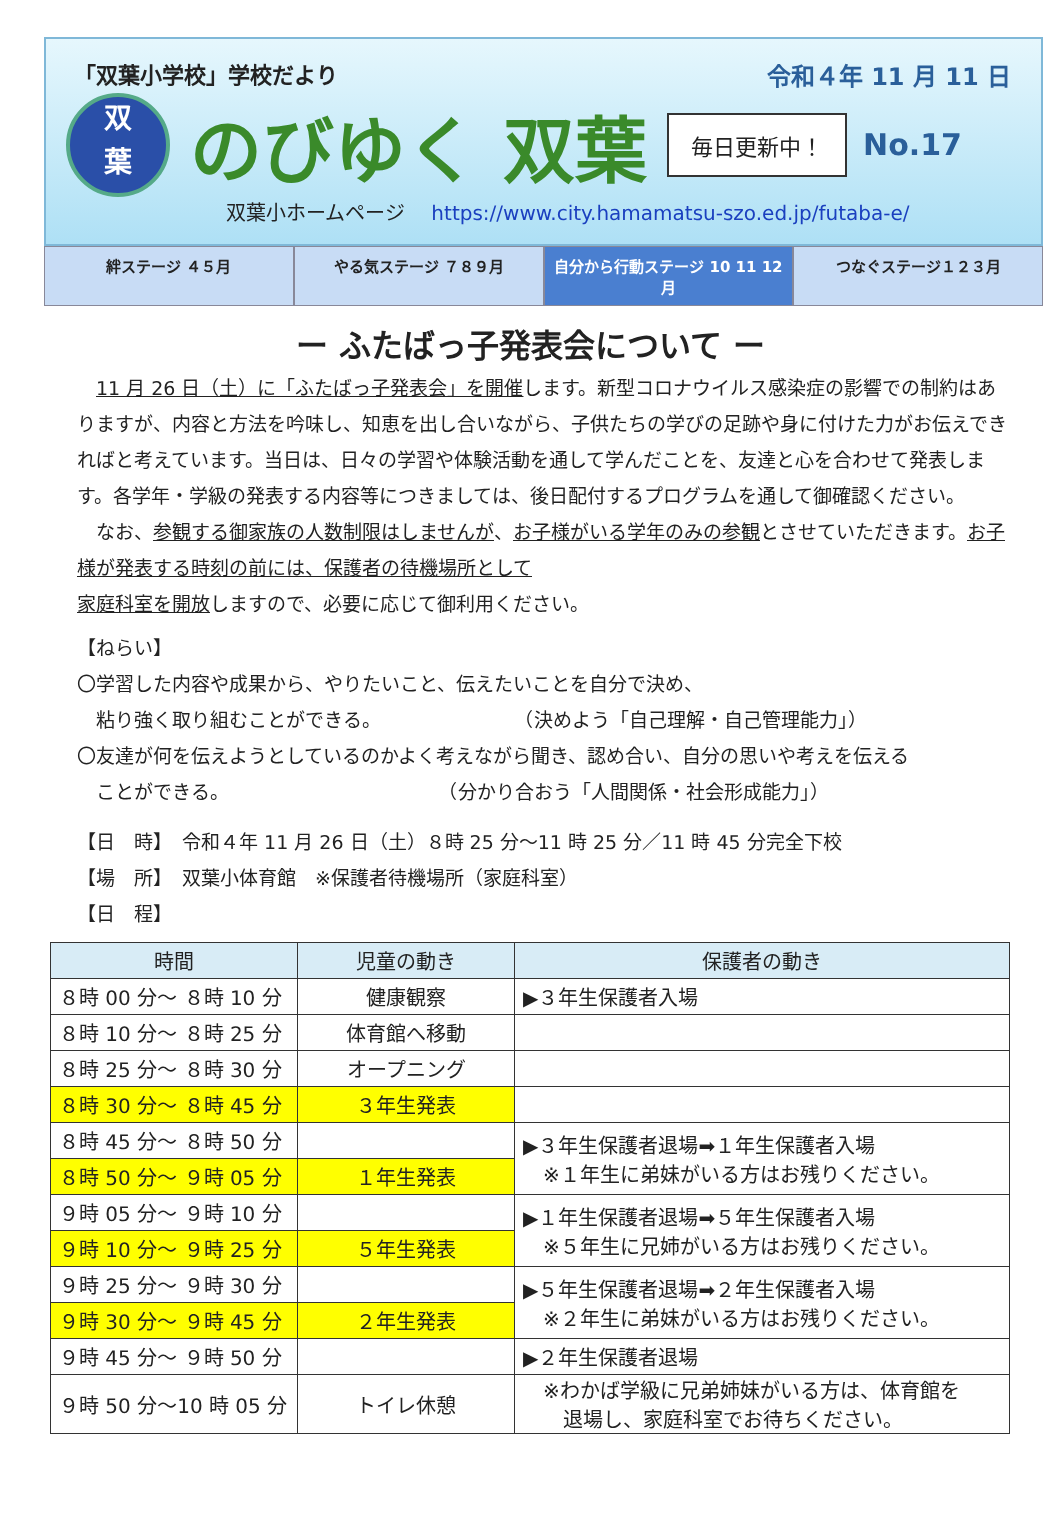「双葉小学校」学校だより 令和４年 11 月 11 日
双
葉
のびゆく 双葉
毎日更新中！
No.17
双葉小ホームページ https://www.city.hamamatsu-szo.ed.jp/futaba-e/
絆ステージ ４５月 やる気ステージ ７８９月 自分から行動ステージ 10 11 12 月 つなぐステージ１２３月
ー ふたばっ子発表会について ー
　11 月 26 日（土）に「ふたばっ子発表会」を開催します。新型コロナウイルス感染症の影響での制約はありますが、内容と方法を吟味し、知恵を出し合いながら、子供たちの学びの足跡や身に付けた力がお伝えできればと考えています。当日は、日々の学習や体験活動を通して学んだことを、友達と心を合わせて発表します。各学年・学級の発表する内容等につきましては、後日配付するプログラムを通して御確認ください。
　なお、参観する御家族の人数制限はしませんが、お子様がいる学年のみの参観とさせていただきます。お子様が発表する時刻の前には、保護者の待機場所として
家庭科室を開放しますので、必要に応じて御利用ください。
【ねらい】
〇学習した内容や成果から、やりたいこと、伝えたいことを自分で決め、
　粘り強く取り組むことができる。　　　　　　　　（決めよう「自己理解・自己管理能力」）
〇友達が何を伝えようとしているのかよく考えながら聞き、認め合い、自分の思いや考えを伝える
　ことができる。　　　　　　　　　　　　（分かり合おう「人間関係・社会形成能力」）
【日　時】　令和４年 11 月 26 日（土）８時 25 分～11 時 25 分／11 時 45 分完全下校
【場　所】　双葉小体育館　※保護者待機場所（家庭科室）
【日　程】
| 時間 | 児童の動き | 保護者の動き |
| --- | --- | --- |
| ８時 00 分～ ８時 10 分 | 健康観察 | ▶３年生保護者入場 |
| ８時 10 分～ ８時 25 分 | 体育館へ移動 | |
| ８時 25 分～ ８時 30 分 | オープニング | |
| ８時 30 分～ ８時 45 分 | ３年生発表 | |
| ８時 45 分～ ８時 50 分 | | ▶３年生保護者退場➡１年生保護者入場 ※１年生に弟妹がいる方はお残りください。 |
| ８時 50 分～ ９時 05 分 | １年生発表 | |
| ９時 05 分～ ９時 10 分 | | ▶１年生保護者退場➡５年生保護者入場 ※５年生に兄姉がいる方はお残りください。 |
| ９時 10 分～ ９時 25 分 | ５年生発表 | |
| ９時 25 分～ ９時 30 分 | | ▶５年生保護者退場➡２年生保護者入場 ※２年生に弟妹がいる方はお残りください。 |
| ９時 30 分～ ９時 45 分 | ２年生発表 | |
| ９時 45 分～ ９時 50 分 | | ▶２年生保護者退場 |
| ９時 50 分～10 時 05 分 | トイレ休憩 | ※わかば学級に兄弟姉妹がいる方は、体育館を 退場し、家庭科室でお待ちください。 |